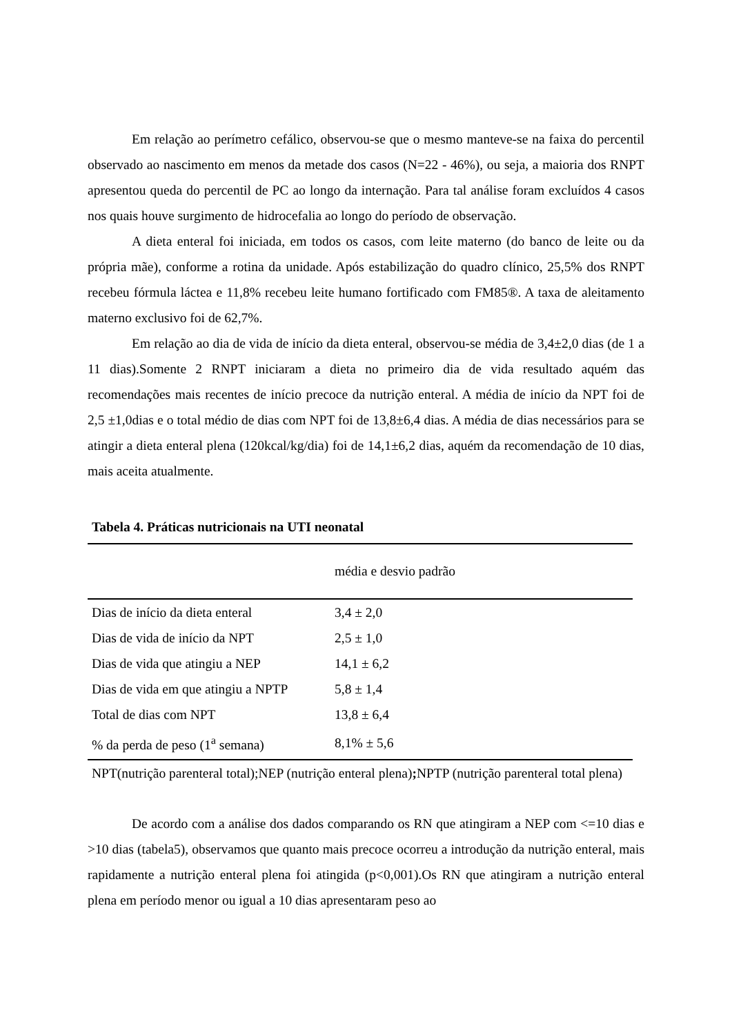Em relação ao perímetro cefálico, observou-se que o mesmo manteve-se na faixa do percentil observado ao nascimento em menos da metade dos casos (N=22 - 46%), ou seja, a maioria dos RNPT apresentou queda do percentil de PC ao longo da internação. Para tal análise foram excluídos 4 casos nos quais houve surgimento de hidrocefalia ao longo do período de observação.
A dieta enteral foi iniciada, em todos os casos, com leite materno (do banco de leite ou da própria mãe), conforme a rotina da unidade. Após estabilização do quadro clínico, 25,5% dos RNPT recebeu fórmula láctea e 11,8% recebeu leite humano fortificado com FM85®. A taxa de aleitamento materno exclusivo foi de 62,7%.
Em relação ao dia de vida de início da dieta enteral, observou-se média de 3,4±2,0 dias (de 1 a 11 dias).Somente 2 RNPT iniciaram a dieta no primeiro dia de vida resultado aquém das recomendações mais recentes de início precoce da nutrição enteral. A média de início da NPT foi de 2,5 ±1,0dias e o total médio de dias com NPT foi de 13,8±6,4 dias. A média de dias necessários para se atingir a dieta enteral plena (120kcal/kg/dia) foi de 14,1±6,2 dias, aquém da recomendação de 10 dias, mais aceita atualmente.
Tabela 4. Práticas nutricionais na UTI neonatal
| | média e desvio padrão |
| --- | --- |
| Dias de início da dieta enteral | 3,4 ± 2,0 |
| Dias de vida de início da NPT | 2,5 ± 1,0 |
| Dias de vida que atingiu a NEP | 14,1 ± 6,2 |
| Dias de vida em que atingiu a NPTP | 5,8 ± 1,4 |
| Total de dias com NPT | 13,8 ± 6,4 |
| % da perda de peso (1<sup>a</sup> semana) | 8,1% ± 5,6 |
NPT(nutrição parenteral total);NEP (nutrição enteral plena); NPTP (nutrição parenteral total plena)
De acordo com a análise dos dados comparando os RN que atingiram a NEP com <=10 dias e >10 dias (tabela5), observamos que quanto mais precoce ocorreu a introdução da nutrição enteral, mais rapidamente a nutrição enteral plena foi atingida (p<0,001).Os RN que atingiram a nutrição enteral plena em período menor ou igual a 10 dias apresentaram peso ao